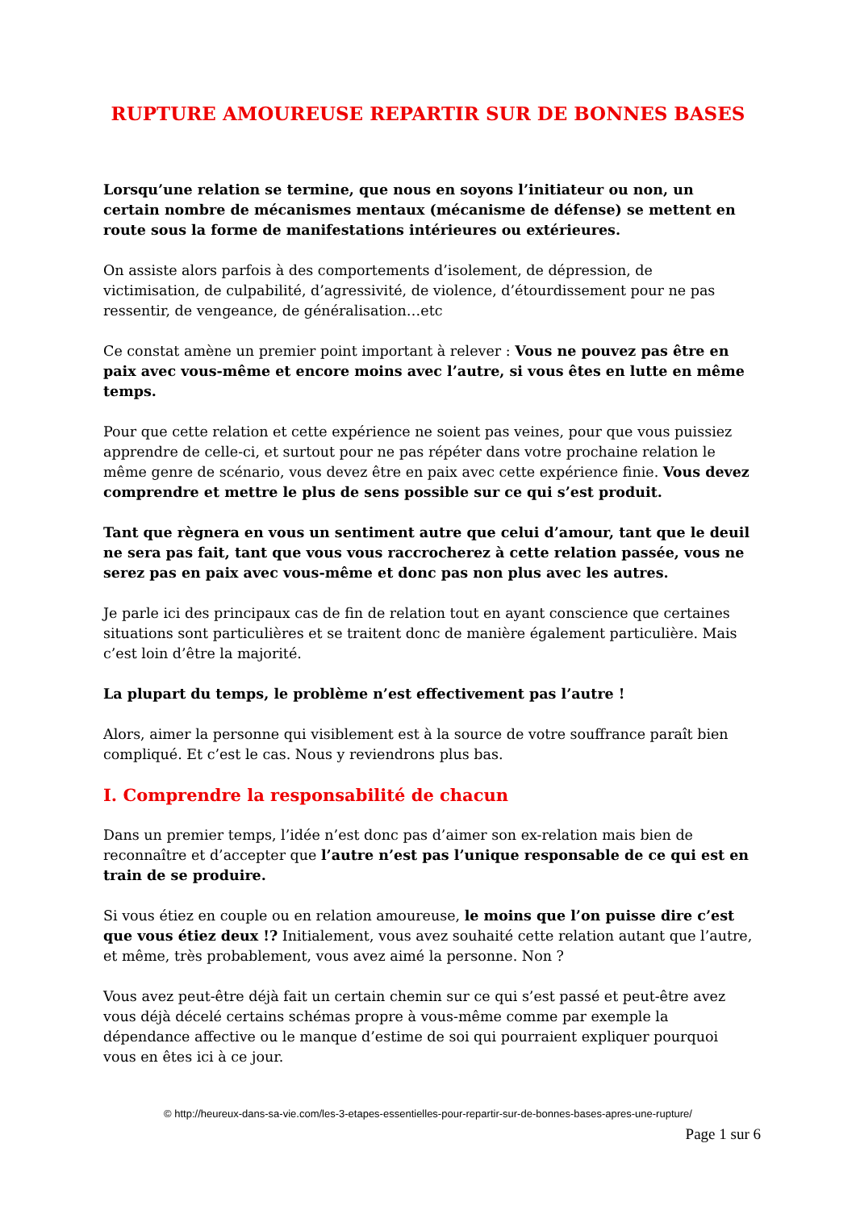RUPTURE AMOUREUSE REPARTIR SUR DE BONNES BASES
Lorsqu’une relation se termine, que nous en soyons l’initiateur ou non, un certain nombre de mécanismes mentaux (mécanisme de défense) se mettent en route sous la forme de manifestations intérieures ou extérieures.
On assiste alors parfois à des comportements d’isolement, de dépression, de victimisation, de culpabilité, d’agressivité, de violence, d’étourdissement pour ne pas ressentir, de vengeance, de généralisation…etc
Ce constat amène un premier point important à relever : Vous ne pouvez pas être en paix avec vous-même et encore moins avec l’autre, si vous êtes en lutte en même temps.
Pour que cette relation et cette expérience ne soient pas veines, pour que vous puissiez apprendre de celle-ci, et surtout pour ne pas répéter dans votre prochaine relation le même genre de scénario, vous devez être en paix avec cette expérience finie. Vous devez comprendre et mettre le plus de sens possible sur ce qui s’est produit.
Tant que règnera en vous un sentiment autre que celui d’amour, tant que le deuil ne sera pas fait, tant que vous vous raccrocherez à cette relation passée, vous ne serez pas en paix avec vous-même et donc pas non plus avec les autres.
Je parle ici des principaux cas de fin de relation tout en ayant conscience que certaines situations sont particulières et se traitent donc de manière également particulière. Mais c’est loin d’être la majorité.
La plupart du temps, le problème n’est effectivement pas l’autre !
Alors, aimer la personne qui visiblement est à la source de votre souffrance paraît bien compliqué. Et c’est le cas. Nous y reviendrons plus bas.
I. Comprendre la responsabilité de chacun
Dans un premier temps, l’idée n’est donc pas d’aimer son ex-relation mais bien de reconnaître et d’accepter que l’autre n’est pas l’unique responsable de ce qui est en train de se produire.
Si vous étiez en couple ou en relation amoureuse, le moins que l’on puisse dire c’est que vous étiez deux !? Initialement, vous avez souhaité cette relation autant que l’autre, et même, très probablement, vous avez aimé la personne. Non ?
Vous avez peut-être déjà fait un certain chemin sur ce qui s’est passé et peut-être avez vous déjà décelé certains schémas propre à vous-même comme par exemple la dépendance affective ou le manque d’estime de soi qui pourraient expliquer pourquoi vous en êtes ici à ce jour.
© http://heureux-dans-sa-vie.com/les-3-etapes-essentielles-pour-repartir-sur-de-bonnes-bases-apres-une-rupture/
Page 1 sur 6